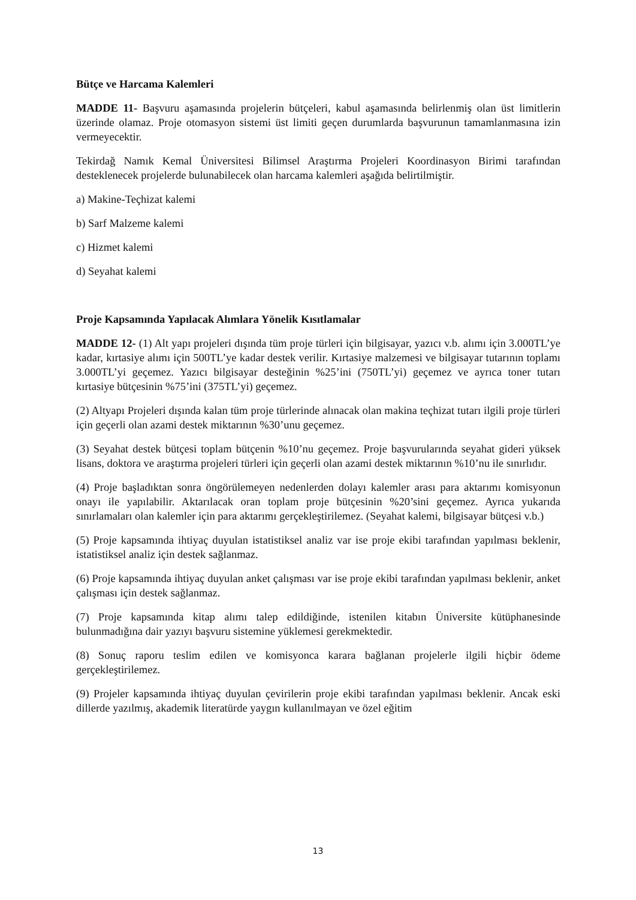Bütçe ve Harcama Kalemleri
MADDE 11- Başvuru aşamasında projelerin bütçeleri, kabul aşamasında belirlenmiş olan üst limitlerin üzerinde olamaz. Proje otomasyon sistemi üst limiti geçen durumlarda başvurunun tamamlanmasına izin vermeyecektir.
Tekirdağ Namık Kemal Üniversitesi Bilimsel Araştırma Projeleri Koordinasyon Birimi tarafından desteklenecek projelerde bulunabilecek olan harcama kalemleri aşağıda belirtilmiştir.
a) Makine-Teçhizat kalemi
b) Sarf Malzeme kalemi
c) Hizmet kalemi
d) Seyahat kalemi
Proje Kapsamında Yapılacak Alımlara Yönelik Kısıtlamalar
MADDE 12- (1) Alt yapı projeleri dışında tüm proje türleri için bilgisayar, yazıcı v.b. alımı için 3.000TL’ye kadar, kırtasiye alımı için 500TL’ye kadar destek verilir. Kırtasiye malzemesi ve bilgisayar tutarının toplamı 3.000TL’yi geçemez. Yazıcı bilgisayar desteğinin %25’ini (750TL’yi) geçemez ve ayrıca toner tutarı kırtasiye bütçesinin %75’ini (375TL’yi) geçemez.
(2) Altyapı Projeleri dışında kalan tüm proje türlerinde alınacak olan makina teçhizat tutarı ilgili proje türleri için geçerli olan azami destek miktarının %30’unu geçemez.
(3) Seyahat destek bütçesi toplam bütçenin %10’nu geçemez. Proje başvurularında seyahat gideri yüksek lisans, doktora ve araştırma projeleri türleri için geçerli olan azami destek miktarının %10’nu ile sınırlıdır.
(4) Proje başladıktan sonra öngörülemeyen nedenlerden dolayı kalemler arası para aktarımı komisyonun onayı ile yapılabilir. Aktarılacak oran toplam proje bütçesinin %20’sini geçemez. Ayrıca yukarıda sınırlamaları olan kalemler için para aktarımı gerçekleştirilemez. (Seyahat kalemi, bilgisayar bütçesi v.b.)
(5) Proje kapsamında ihtiyaç duyulan istatistiksel analiz var ise proje ekibi tarafından yapılması beklenir, istatistiksel analiz için destek sağlanmaz.
(6) Proje kapsamında ihtiyaç duyulan anket çalışması var ise proje ekibi tarafından yapılması beklenir, anket çalışması için destek sağlanmaz.
(7) Proje kapsamında kitap alımı talep edildiğinde, istenilen kitabın Üniversite kütüphanesinde bulunmadığına dair yazıyı başvuru sistemine yüklemesi gerekmektedir.
(8) Sonuç raporu teslim edilen ve komisyonca karara bağlanan projelerle ilgili hiçbir ödeme gerçekleştirilemez.
(9) Projeler kapsamında ihtiyaç duyulan çevirilerin proje ekibi tarafından yapılması beklenir. Ancak eski dillerde yazılmış, akademik literatürde yaygın kullanılmayan ve özel eğitim
13